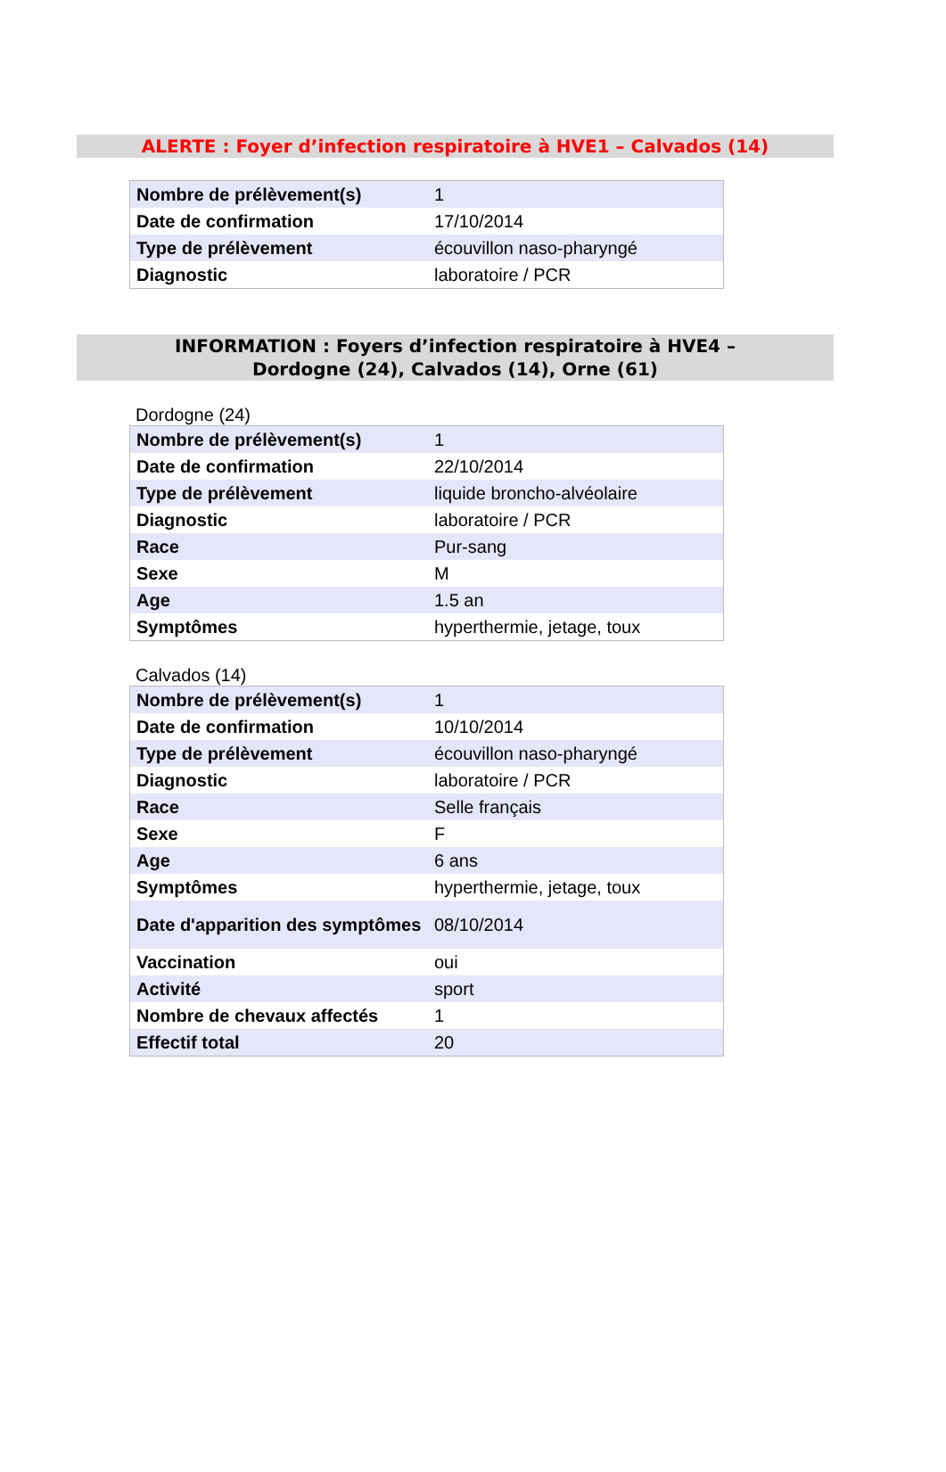ALERTE : Foyer d’infection respiratoire à HVE1 – Calvados (14)
| Nombre de prélèvement(s) | 1 |
| Date de confirmation | 17/10/2014 |
| Type de prélèvement | écouvillon naso-pharyngé |
| Diagnostic | laboratoire / PCR |
INFORMATION : Foyers d’infection respiratoire à HVE4 –
Dordogne (24), Calvados (14), Orne (61)
Dordogne (24)
| Nombre de prélèvement(s) | 1 |
| Date de confirmation | 22/10/2014 |
| Type de prélèvement | liquide broncho-alvéolaire |
| Diagnostic | laboratoire / PCR |
| Race | Pur-sang |
| Sexe | M |
| Age | 1.5 an |
| Symptômes | hyperthermie, jetage, toux |
Calvados (14)
| Nombre de prélèvement(s) | 1 |
| Date de confirmation | 10/10/2014 |
| Type de prélèvement | écouvillon naso-pharyngé |
| Diagnostic | laboratoire / PCR |
| Race | Selle français |
| Sexe | F |
| Age | 6 ans |
| Symptômes | hyperthermie, jetage, toux |
| Date d'apparition des symptômes | 08/10/2014 |
| Vaccination | oui |
| Activité | sport |
| Nombre de chevaux affectés | 1 |
| Effectif total | 20 |